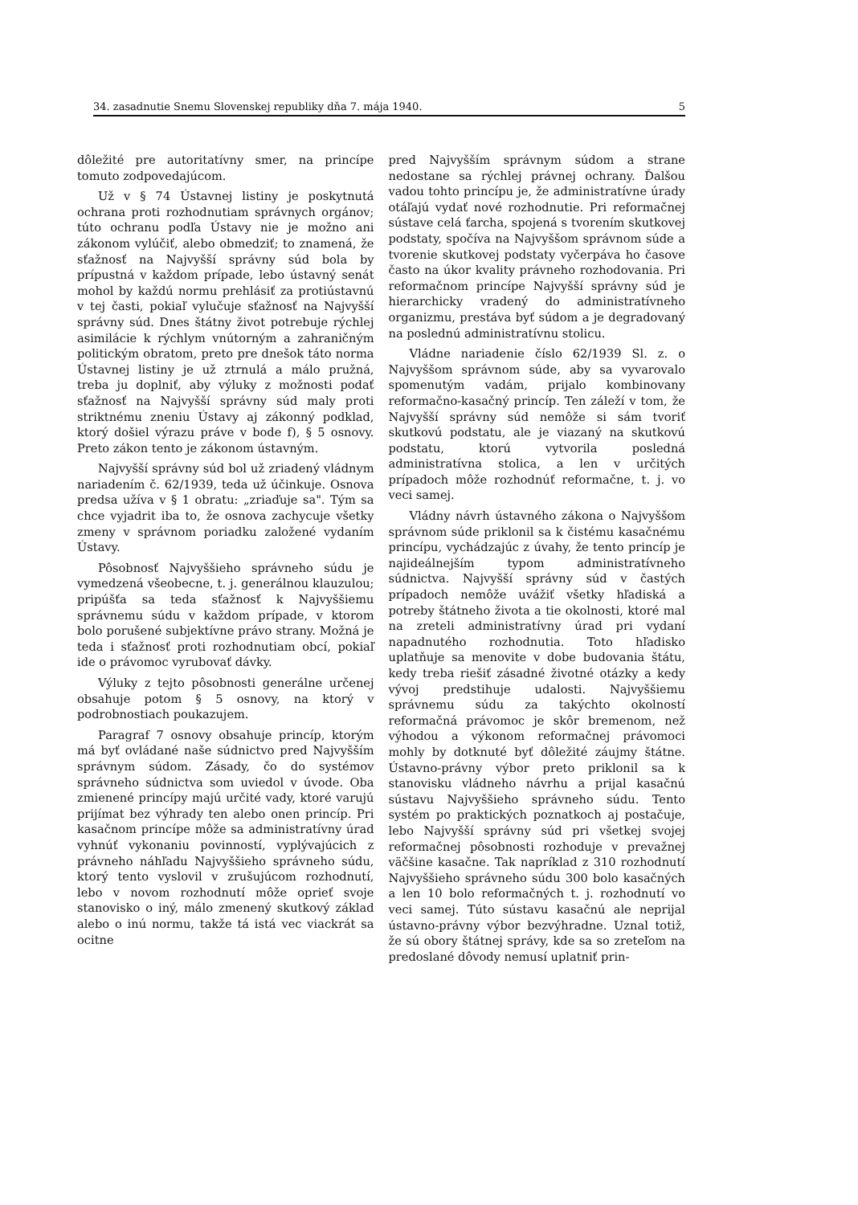34. zasadnutie Snemu Slovenskej republiky dňa 7. mája 1940. 5
dôležité pre autoritatívny smer, na princípe tomuto zodpovedajúcom.
Už v § 74 Ústavnej listiny je poskytnutá ochrana proti rozhodnutiam správnych orgánov; túto ochranu podľa Ústavy nie je možno ani zákonom vylúčiť, alebo obmedziť; to znamená, že sťažnosť na Najvyšší správny súd bola by prípustná v každom prípade, lebo ústavný senát mohol by každú normu prehlásiť za protiústavnú v tej časti, pokiaľ vylučuje sťažnosť na Najvyšší správny súd. Dnes štátny život potrebuje rýchlej asimilácie k rýchlym vnútorným a zahraničným politickým obratom, preto pre dnešok táto norma Ústavnej listiny je už ztrnulá a málo pružná, treba ju doplniť, aby výluky z možnosti podať sťažnosť na Najvyšší správny súd maly proti striktnému zneniu Ústavy aj zákonný podklad, ktorý došiel výrazu práve v bode f), § 5 osnovy. Preto zákon tento je zákonom ústavným.
Najvyšší správny súd bol už zriadený vládnym nariadením č. 62/1939, teda už účinkuje. Osnova predsa užíva v § 1 obratu: „zriaďuje sa". Tým sa chce vyjadrit iba to, že osnova zachycuje všetky zmeny v správnom poriadku založené vydaním Ústavy.
Pôsobnosť Najvyššieho správneho súdu je vymedzená všeobecne, t. j. generálnou klauzulou; pripúšťa sa teda sťažnosť k Najvyššiemu správnemu súdu v každom prípade, v ktorom bolo porušené subjektívne právo strany. Možná je teda i sťažnosť proti rozhodnutiam obcí, pokiaľ ide o právomoc vyrubovať dávky.
Výluky z tejto pôsobnosti generálne určenej obsahuje potom § 5 osnovy, na ktorý v podrobnostiach poukazujem.
Paragraf 7 osnovy obsahuje princíp, ktorým má byť ovládané naše súdnictvo pred Najvyšším správnym súdom. Zásady, čo do systémov správneho súdnictva som uviedol v úvode. Oba zmienené princípy majú určité vady, ktoré varujú prijímat bez výhrady ten alebo onen princíp. Pri kasačnom princípe môže sa administratívny úrad vyhnúť vykonaniu povinností, vyplývajúcich z právneho náhľadu Najvyššieho správneho súdu, ktorý tento vyslovil v zrušujúcom rozhodnutí, lebo v novom rozhodnutí môže oprieť svoje stanovisko o iný, málo zmenený skutkový základ alebo o inú normu, takže tá istá vec viackrát sa ocitne
pred Najvyšším správnym súdom a strane nedostane sa rýchlej právnej ochrany. Ďalšou vadou tohto princípu je, že administratívne úrady otáľajú vydať nové rozhodnutie. Pri reformačnej sústave celá ťarcha, spojená s tvorením skutkovej podstaty, spočíva na Najvyššom správnom súde a tvorenie skutkovej podstaty vyčerpáva ho časove často na úkor kvality právneho rozhodovania. Pri reformačnom princípe Najvyšší správny súd je hierarchicky vradený do administratívneho organizmu, prestáva byť súdom a je degradovaný na poslednú administratívnu stolicu.
Vládne nariadenie číslo 62/1939 Sl. z. o Najvyššom správnom súde, aby sa vyvarovalo spomenutým vadám, prijalo kombinovany reformačno-kasačný princíp. Ten záleží v tom, že Najvyšší správny súd nemôže si sám tvoriť skutkovú podstatu, ale je viazaný na skutkovú podstatu, ktorú vytvorila posledná administratívna stolica, a len v určitých prípadoch môže rozhodnúť reformačne, t. j. vo veci samej.
Vládny návrh ústavného zákona o Najvyššom správnom súde priklonil sa k čistému kasačnému princípu, vychádzajúc z úvahy, že tento princíp je najideálnejším typom administratívneho súdnictva. Najvyšší správny súd v častých prípadoch nemôže uvážiť všetky hľadiská a potreby štátneho života a tie okolnosti, ktoré mal na zreteli administratívny úrad pri vydaní napadnutého rozhodnutia. Toto hľadisko uplatňuje sa menovite v dobe budovania štátu, kedy treba riešiť zásadné životné otázky a kedy vývoj predstihuje udalosti. Najvyššiemu správnemu súdu za takýchto okolností reformačná právomoc je skôr bremenom, než výhodou a výkonom reformačnej právomoci mohly by dotknuté byť dôležité záujmy štátne. Ústavno-právny výbor preto priklonil sa k stanovisku vládneho návrhu a prijal kasačnú sústavu Najvyššieho správneho súdu. Tento systém po praktických poznatkoch aj postačuje, lebo Najvyšší správny súd pri všetkej svojej reformačnej pôsobnosti rozhoduje v prevažnej väčšine kasačne. Tak napríklad z 310 rozhodnutí Najvyššieho správneho súdu 300 bolo kasačných a len 10 bolo reformačných t. j. rozhodnutí vo veci samej. Túto sústavu kasačnú ale neprijal ústavno-právny výbor bezvýhradne. Uznal totiž, že sú obory štátnej správy, kde sa so zreteľom na predoslané dôvody nemusí uplatniť prin-